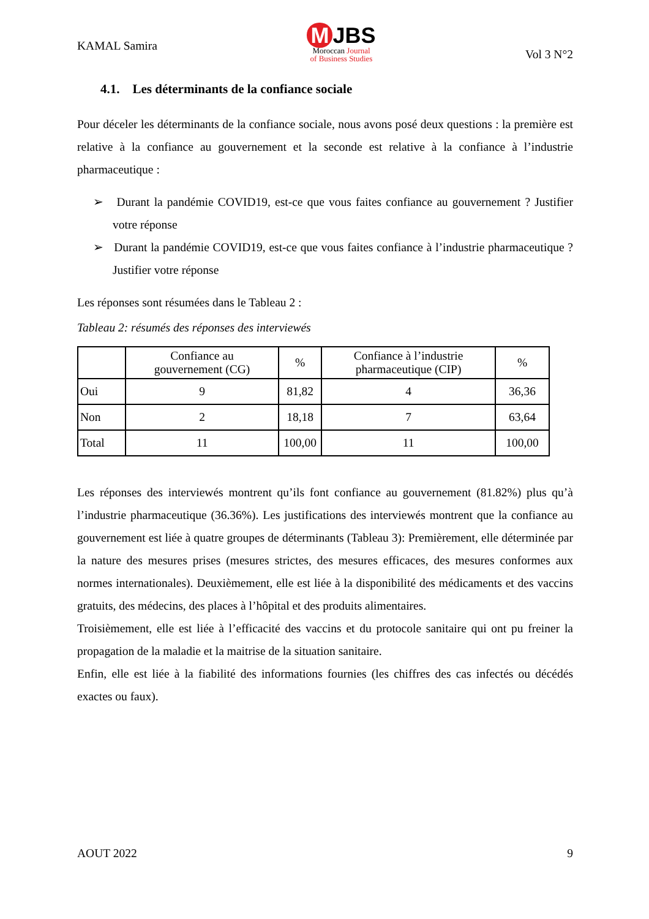KAMAL Samira
M JBS
Moroccan Journal
of Business Studies
Vol 3 N°2
4.1. Les déterminants de la confiance sociale
Pour déceler les déterminants de la confiance sociale, nous avons posé deux questions : la première est relative à la confiance au gouvernement et la seconde est relative à la confiance à l’industrie pharmaceutique :
➢ Durant la pandémie COVID19, est-ce que vous faites confiance au gouvernement ? Justifier votre réponse
➢ Durant la pandémie COVID19, est-ce que vous faites confiance à l’industrie pharmaceutique ? Justifier votre réponse
Les réponses sont résumées dans le Tableau 2 :
Tableau 2: résumés des réponses des interviewés
| | Confiance au gouvernement (CG) | % | Confiance à l’industrie pharmaceutique (CIP) | % |
| --- | --- | --- | --- | --- |
| Oui | 9 | 81,82 | 4 | 36,36 |
| Non | 2 | 18,18 | 7 | 63,64 |
| Total | 11 | 100,00 | 11 | 100,00 |
Les réponses des interviewés montrent qu’ils font confiance au gouvernement (81.82%) plus qu’à l’industrie pharmaceutique (36.36%). Les justifications des interviewés montrent que la confiance au gouvernement est liée à quatre groupes de déterminants (Tableau 3): Premièrement, elle déterminée par la nature des mesures prises (mesures strictes, des mesures efficaces, des mesures conformes aux normes internationales). Deuxièmement, elle est liée à la disponibilité des médicaments et des vaccins gratuits, des médecins, des places à l’hôpital et des produits alimentaires.
Troisièmement, elle est liée à l’efficacité des vaccins et du protocole sanitaire qui ont pu freiner la propagation de la maladie et la maitrise de la situation sanitaire.
Enfin, elle est liée à la fiabilité des informations fournies (les chiffres des cas infectés ou décédés exactes ou faux).
AOUT 2022 9